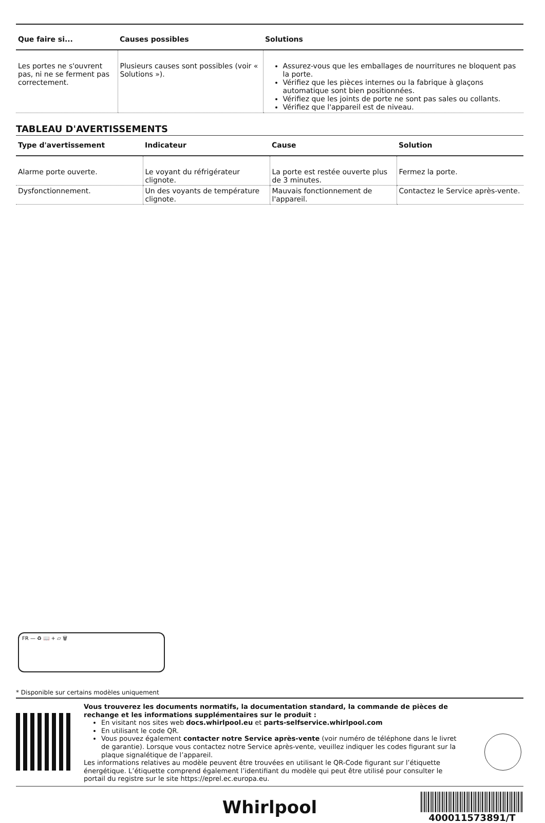| Que faire si... | Causes possibles | Solutions |
| --- | --- | --- |
| Les portes ne s'ouvrent pas, ni ne se ferment pas correctement. | Plusieurs causes sont possibles (voir « Solutions »). | Assurez-vous que les emballages de nourritures ne bloquent pas la porte. Vérifiez que les pièces internes ou la fabrique à glaçons automatique sont bien positionnées. Vérifiez que les joints de porte ne sont pas sales ou collants. Vérifiez que l'appareil est de niveau. |
TABLEAU D'AVERTISSEMENTS
| Type d'avertissement | Indicateur | Cause | Solution |
| --- | --- | --- | --- |
| Alarme porte ouverte. | Le voyant du réfrigérateur clignote. | La porte est restée ouverte plus de 3 minutes. | Fermez la porte. |
| Dysfonctionnement. | Un des voyants de température clignote. | Mauvais fonctionnement de l'appareil. | Contactez le Service après-vente. |
FR — ♻ 📖 + ▱ 🗑
* Disponible sur certains modèles uniquement
Vous trouverez les documents normatifs, la documentation standard, la commande de pièces de rechange et les informations supplémentaires sur le produit :
En visitant nos sites web docs.whirlpool.eu et parts-selfservice.whirlpool.com
En utilisant le code QR.
Vous pouvez également contacter notre Service après-vente (voir numéro de téléphone dans le livret de garantie). Lorsque vous contactez notre Service après-vente, veuillez indiquer les codes figurant sur la plaque signalétique de l’appareil.
Les informations relatives au modèle peuvent être trouvées en utilisant le QR-Code figurant sur l’étiquette énergétique. L’étiquette comprend également l’identifiant du modèle qui peut être utilisé pour consulter le portail du registre sur le site https://eprel.ec.europa.eu.
Whirlpool
400011573891/T